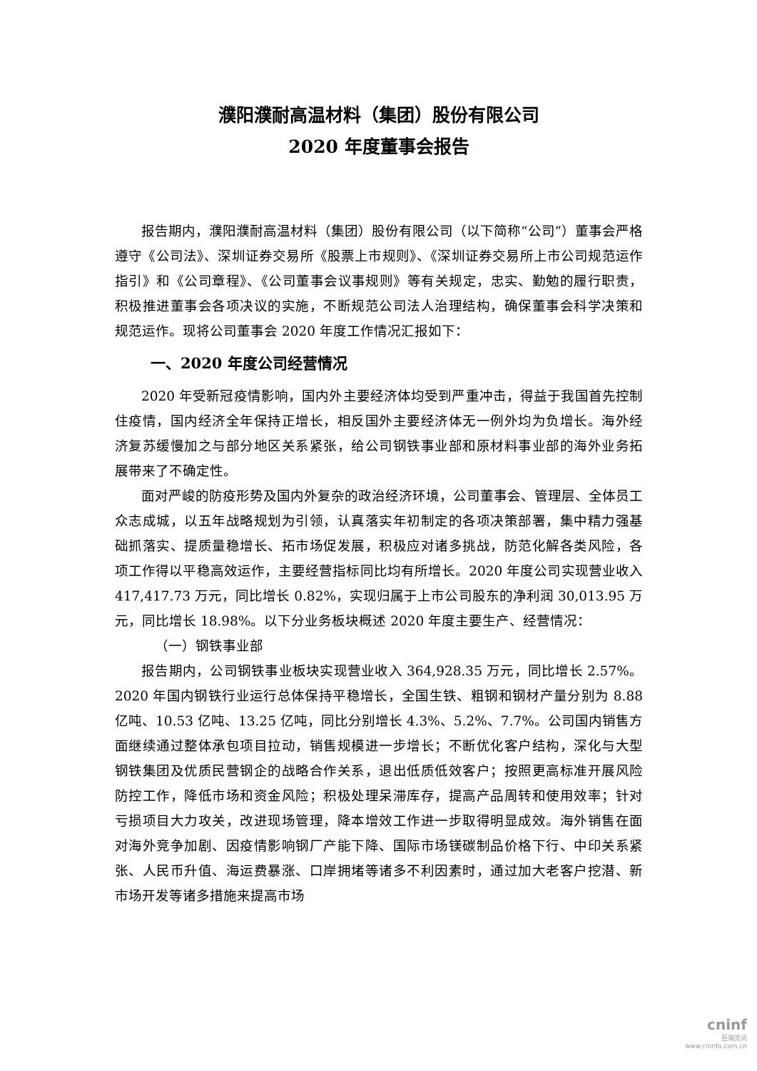濮阳濮耐高温材料（集团）股份有限公司
2020 年度董事会报告
报告期内，濮阳濮耐高温材料（集团）股份有限公司（以下简称“公司”）董事会严格遵守《公司法》、深圳证券交易所《股票上市规则》、《深圳证券交易所上市公司规范运作指引》和《公司章程》、《公司董事会议事规则》等有关规定，忠实、勤勉的履行职责，积极推进董事会各项决议的实施，不断规范公司法人治理结构，确保董事会科学决策和规范运作。现将公司董事会 2020 年度工作情况汇报如下：
一、2020 年度公司经营情况
2020 年受新冠疫情影响，国内外主要经济体均受到严重冲击，得益于我国首先控制住疫情，国内经济全年保持正增长，相反国外主要经济体无一例外均为负增长。海外经济复苏缓慢加之与部分地区关系紧张，给公司钢铁事业部和原材料事业部的海外业务拓展带来了不确定性。
面对严峻的防疫形势及国内外复杂的政治经济环境，公司董事会、管理层、全体员工众志成城，以五年战略规划为引领，认真落实年初制定的各项决策部署，集中精力强基础抓落实、提质量稳增长、拓市场促发展，积极应对诸多挑战，防范化解各类风险，各项工作得以平稳高效运作，主要经营指标同比均有所增长。2020 年度公司实现营业收入 417,417.73 万元，同比增长 0.82%，实现归属于上市公司股东的净利润 30,013.95 万元，同比增长 18.98%。以下分业务板块概述 2020 年度主要生产、经营情况：
（一）钢铁事业部
报告期内，公司钢铁事业板块实现营业收入 364,928.35 万元，同比增长 2.57%。2020 年国内钢铁行业运行总体保持平稳增长，全国生铁、粗钢和钢材产量分别为 8.88 亿吨、10.53 亿吨、13.25 亿吨，同比分别增长 4.3%、5.2%、7.7%。公司国内销售方面继续通过整体承包项目拉动，销售规模进一步增长；不断优化客户结构，深化与大型钢铁集团及优质民营钢企的战略合作关系，退出低质低效客户；按照更高标准开展风险防控工作，降低市场和资金风险；积极处理呆滞库存，提高产品周转和使用效率；针对亏损项目大力攻关，改进现场管理，降本增效工作进一步取得明显成效。海外销售在面对海外竞争加剧、因疫情影响钢厂产能下降、国际市场镁碳制品价格下行、中印关系紧张、人民币升值、海运费暴涨、口岸拥堵等诸多不利因素时，通过加大老客户挖潜、新市场开发等诸多措施来提高市场
cninf
巨潮资讯
www.cninfo.com.cn